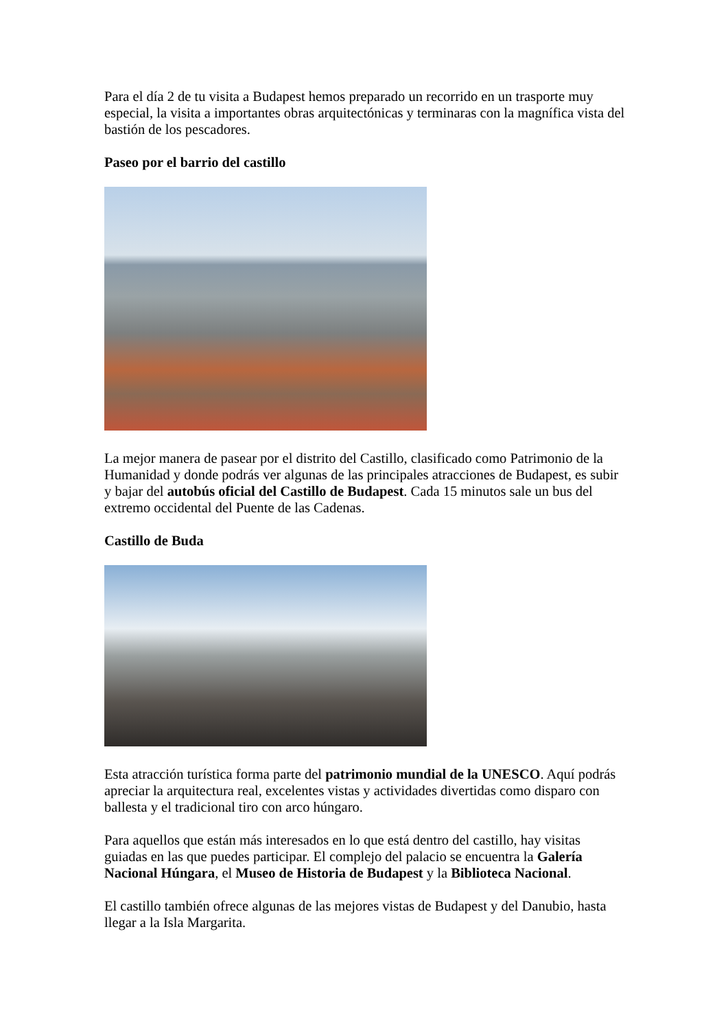Para el día 2 de tu visita a Budapest hemos preparado un recorrido en un trasporte muy especial, la visita a importantes obras arquitectónicas y terminaras con la magnífica vista del bastión de los pescadores.
Paseo por el barrio del castillo
La mejor manera de pasear por el distrito del Castillo, clasificado como Patrimonio de la Humanidad y donde podrás ver algunas de las principales atracciones de Budapest, es subir y bajar del autobús oficial del Castillo de Budapest. Cada 15 minutos sale un bus del extremo occidental del Puente de las Cadenas.
Castillo de Buda
Esta atracción turística forma parte del patrimonio mundial de la UNESCO. Aquí podrás apreciar la arquitectura real, excelentes vistas y actividades divertidas como disparo con ballesta y el tradicional tiro con arco húngaro.
Para aquellos que están más interesados en lo que está dentro del castillo, hay visitas guiadas en las que puedes participar. El complejo del palacio se encuentra la Galería Nacional Húngara, el Museo de Historia de Budapest y la Biblioteca Nacional.
El castillo también ofrece algunas de las mejores vistas de Budapest y del Danubio, hasta llegar a la Isla Margarita.